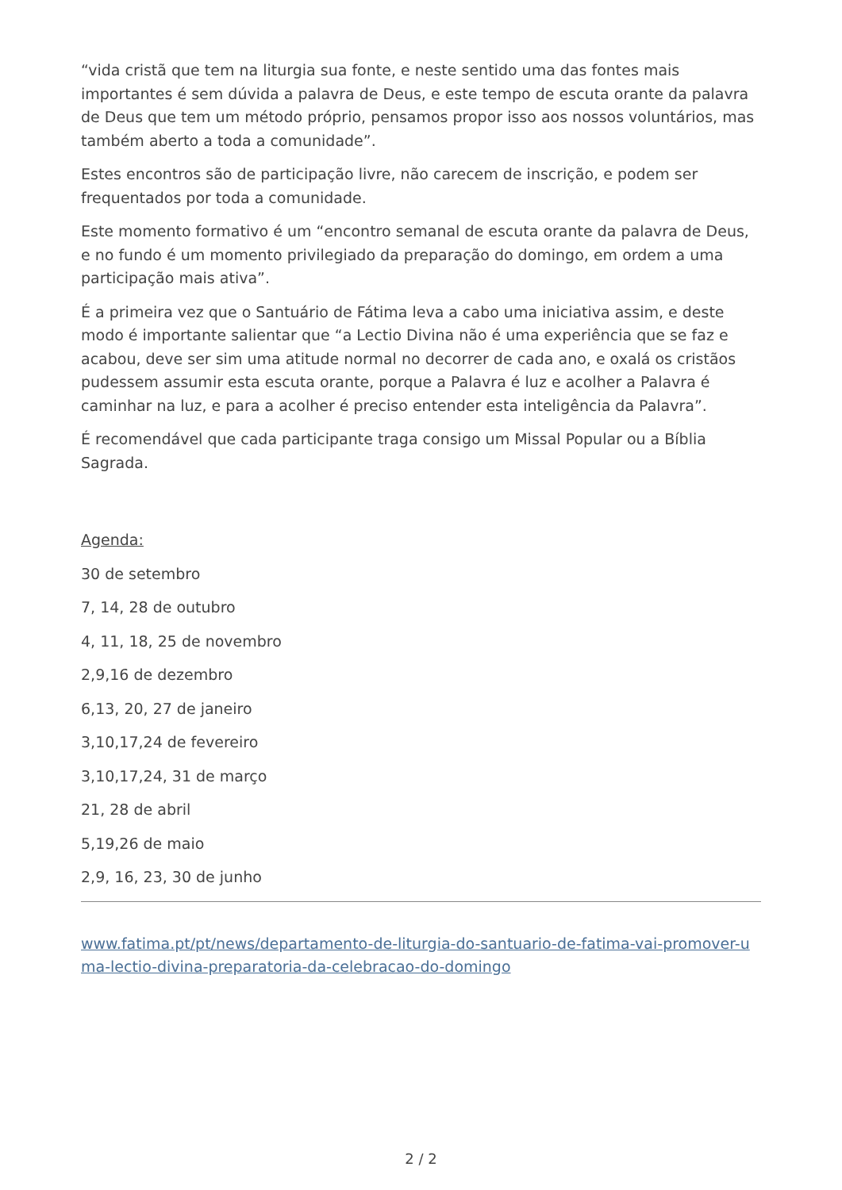“vida cristã que tem na liturgia sua fonte, e neste sentido uma das fontes mais importantes é sem dúvida a palavra de Deus, e este tempo de escuta orante da palavra de Deus que tem um método próprio, pensamos propor isso aos nossos voluntários, mas também aberto a toda a comunidade”.
Estes encontros são de participação livre, não carecem de inscrição, e podem ser frequentados por toda a comunidade.
Este momento formativo é um “encontro semanal de escuta orante da palavra de Deus, e no fundo é um momento privilegiado da preparação do domingo, em ordem a uma participação mais ativa”.
É a primeira vez que o Santuário de Fátima leva a cabo uma iniciativa assim, e deste modo é importante salientar que “a Lectio Divina não é uma experiência que se faz e acabou, deve ser sim uma atitude normal no decorrer de cada ano, e oxalá os cristãos pudessem assumir esta escuta orante, porque a Palavra é luz e acolher a Palavra é caminhar na luz, e para a acolher é preciso entender esta inteligência da Palavra”.
É recomendável que cada participante traga consigo um Missal Popular ou a Bíblia Sagrada.
Agenda:
30 de setembro
7, 14, 28 de outubro
4, 11, 18, 25 de novembro
2,9,16 de dezembro
6,13, 20, 27 de janeiro
3,10,17,24 de fevereiro
3,10,17,24, 31 de março
21, 28 de abril
5,19,26 de maio
2,9, 16, 23, 30 de junho
www.fatima.pt/pt/news/departamento-de-liturgia-do-santuario-de-fatima-vai-promover-uma-lectio-divina-preparatoria-da-celebracao-do-domingo
2 / 2